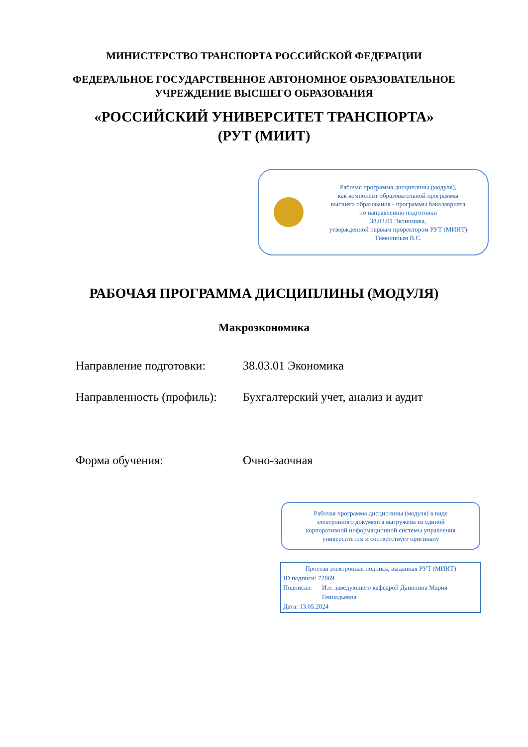МИНИСТЕРСТВО ТРАНСПОРТА РОССИЙСКОЙ ФЕДЕРАЦИИ
ФЕДЕРАЛЬНОЕ ГОСУДАРСТВЕННОЕ АВТОНОМНОЕ ОБРАЗОВАТЕЛЬНОЕ
УЧРЕЖДЕНИЕ ВЫСШЕГО ОБРАЗОВАНИЯ
«РОССИЙСКИЙ УНИВЕРСИТЕТ ТРАНСПОРТА»
(РУТ (МИИТ)
Рабочая программа дисциплины (модуля),
как компонент образовательной программы
высшего образования - программы бакалавриата
по направлению подготовки
38.03.01 Экономика,
утвержденной первым проректором РУТ (МИИТ)
Тимониным В.С.
РАБОЧАЯ ПРОГРАММА ДИСЦИПЛИНЫ (МОДУЛЯ)
Макроэкономика
Направление подготовки: 38.03.01 Экономика
Направленность (профиль):
Бухгалтерский учет, анализ и аудит
Форма обучения: Очно-заочная
Рабочая программа дисциплины (модуля) в виде
электронного документа выгружена из единой
корпоративной информационной системы управления
университетом и соответствует оригиналу
Простая электронная подпись, выданная РУТ (МИИТ)
ID подписи: 72869
Подписал: И.о. заведующего кафедрой Данилина Мария Геннадьевна
Дата: 13.05.2024